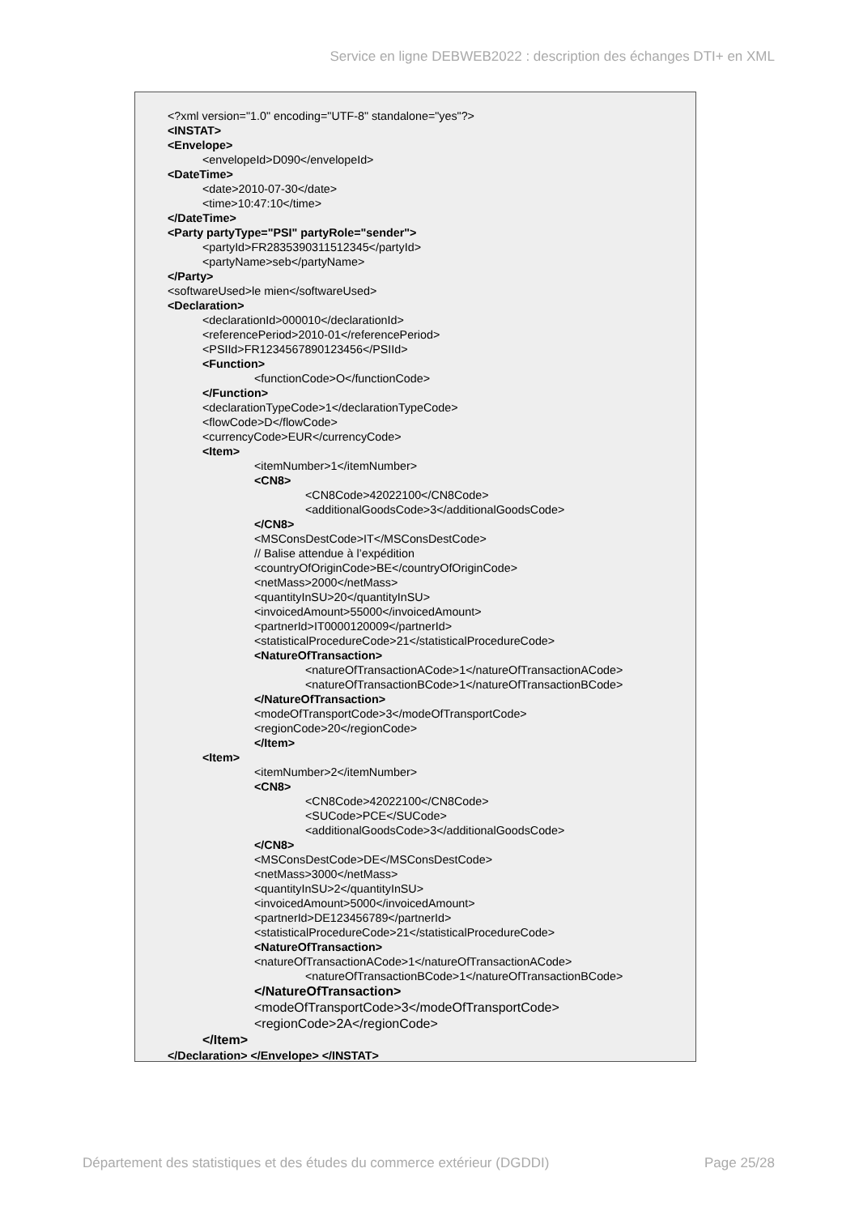Service en ligne DEBWEB2022 : description des échanges DTI+ en XML
<?xml version="1.0" encoding="UTF-8" standalone="yes"?>
<INSTAT>
<Envelope>
<envelopeId>D090</envelopeId>
<DateTime>
<date>2010-07-30</date>
<time>10:47:10</time>
</DateTime>
<Party partyType="PSI" partyRole="sender">
<partyId>FR2835390311512345</partyId>
<partyName>seb</partyName>
</Party>
<softwareUsed>le mien</softwareUsed>
<Declaration>
<declarationId>000010</declarationId>
<referencePeriod>2010-01</referencePeriod>
<PSIId>FR1234567890123456</PSIId>
<Function>
<functionCode>O</functionCode>
</Function>
<declarationTypeCode>1</declarationTypeCode>
<flowCode>D</flowCode>
<currencyCode>EUR</currencyCode>
<Item>
<itemNumber>1</itemNumber>
<CN8>
<CN8Code>42022100</CN8Code>
<additionalGoodsCode>3</additionalGoodsCode>
</CN8>
<MSConsDestCode>IT</MSConsDestCode>
// Balise attendue à l’expédition
<countryOfOriginCode>BE</countryOfOriginCode>
<netMass>2000</netMass>
<quantityInSU>20</quantityInSU>
<invoicedAmount>55000</invoicedAmount>
<partnerId>IT0000120009</partnerId>
<statisticalProcedureCode>21</statisticalProcedureCode>
<NatureOfTransaction>
<natureOfTransactionACode>1</natureOfTransactionACode>
<natureOfTransactionBCode>1</natureOfTransactionBCode>
</NatureOfTransaction>
<modeOfTransportCode>3</modeOfTransportCode>
<regionCode>20</regionCode>
</Item>
<Item>
<itemNumber>2</itemNumber>
<CN8>
<CN8Code>42022100</CN8Code>
<SUCode>PCE</SUCode>
<additionalGoodsCode>3</additionalGoodsCode>
</CN8>
<MSConsDestCode>DE</MSConsDestCode>
<netMass>3000</netMass>
<quantityInSU>2</quantityInSU>
<invoicedAmount>5000</invoicedAmount>
<partnerId>DE123456789</partnerId>
<statisticalProcedureCode>21</statisticalProcedureCode>
<NatureOfTransaction>
<natureOfTransactionACode>1</natureOfTransactionACode>
<natureOfTransactionBCode>1</natureOfTransactionBCode>
</NatureOfTransaction>
<modeOfTransportCode>3</modeOfTransportCode>
<regionCode>2A</regionCode>
</Item>
</Declaration> </Envelope> </INSTAT>
Département des statistiques et des études du commerce extérieur (DGDDI) Page 25/28